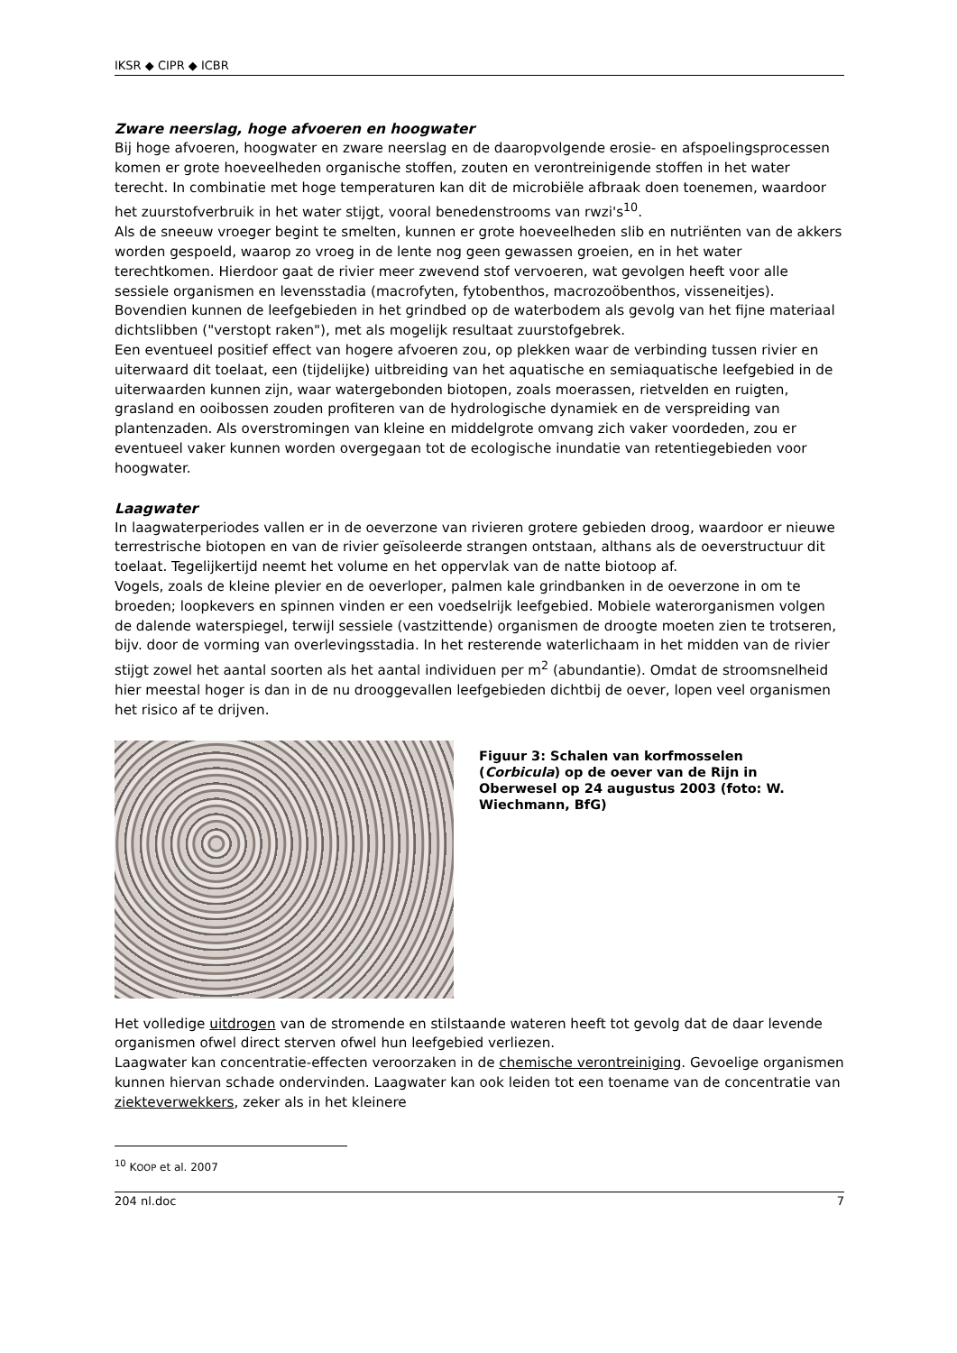IKSR ◆ CIPR ◆ ICBR
Zware neerslag, hoge afvoeren en hoogwater
Bij hoge afvoeren, hoogwater en zware neerslag en de daaropvolgende erosie- en afspoelingsprocessen komen er grote hoeveelheden organische stoffen, zouten en verontreinigende stoffen in het water terecht. In combinatie met hoge temperaturen kan dit de microbiële afbraak doen toenemen, waardoor het zuurstofverbruik in het water stijgt, vooral benedenstrooms van rwzi's<sup>10</sup>.
Als de sneeuw vroeger begint te smelten, kunnen er grote hoeveelheden slib en nutriënten van de akkers worden gespoeld, waarop zo vroeg in de lente nog geen gewassen groeien, en in het water terechtkomen. Hierdoor gaat de rivier meer zwevend stof vervoeren, wat gevolgen heeft voor alle sessiele organismen en levensstadia (macrofyten, fytobenthos, macrozoöbenthos, visseneitjes). Bovendien kunnen de leefgebieden in het grindbed op de waterbodem als gevolg van het fijne materiaal dichtslibben ("verstopt raken"), met als mogelijk resultaat zuurstofgebrek.
Een eventueel positief effect van hogere afvoeren zou, op plekken waar de verbinding tussen rivier en uiterwaard dit toelaat, een (tijdelijke) uitbreiding van het aquatische en semiaquatische leefgebied in de uiterwaarden kunnen zijn, waar watergebonden biotopen, zoals moerassen, rietvelden en ruigten, grasland en ooibossen zouden profiteren van de hydrologische dynamiek en de verspreiding van plantenzaden. Als overstromingen van kleine en middelgrote omvang zich vaker voordeden, zou er eventueel vaker kunnen worden overgegaan tot de ecologische inundatie van retentiegebieden voor hoogwater.
Laagwater
In laagwaterperiodes vallen er in de oeverzone van rivieren grotere gebieden droog, waardoor er nieuwe terrestrische biotopen en van de rivier geïsoleerde strangen ontstaan, althans als de oeverstructuur dit toelaat. Tegelijkertijd neemt het volume en het oppervlak van de natte biotoop af.
Vogels, zoals de kleine plevier en de oeverloper, palmen kale grindbanken in de oeverzone in om te broeden; loopkevers en spinnen vinden er een voedselrijk leefgebied. Mobiele waterorganismen volgen de dalende waterspiegel, terwijl sessiele (vastzittende) organismen de droogte moeten zien te trotseren, bijv. door de vorming van overlevingsstadia. In het resterende waterlichaam in het midden van de rivier stijgt zowel het aantal soorten als het aantal individuen per m<sup>2</sup> (abundantie). Omdat de stroomsnelheid hier meestal hoger is dan in de nu drooggevallen leefgebieden dichtbij de oever, lopen veel organismen het risico af te drijven.
Figuur 3: Schalen van korfmosselen (Corbicula) op de oever van de Rijn in Oberwesel op 24 augustus 2003 (foto: W. Wiechmann, BfG)
Het volledige uitdrogen van de stromende en stilstaande wateren heeft tot gevolg dat de daar levende organismen ofwel direct sterven ofwel hun leefgebied verliezen.
Laagwater kan concentratie-effecten veroorzaken in de chemische verontreiniging. Gevoelige organismen kunnen hiervan schade ondervinden. Laagwater kan ook leiden tot een toename van de concentratie van ziekteverwekkers, zeker als in het kleinere
<sup>10</sup> KOOP et al. 2007
204 nl.doc 7